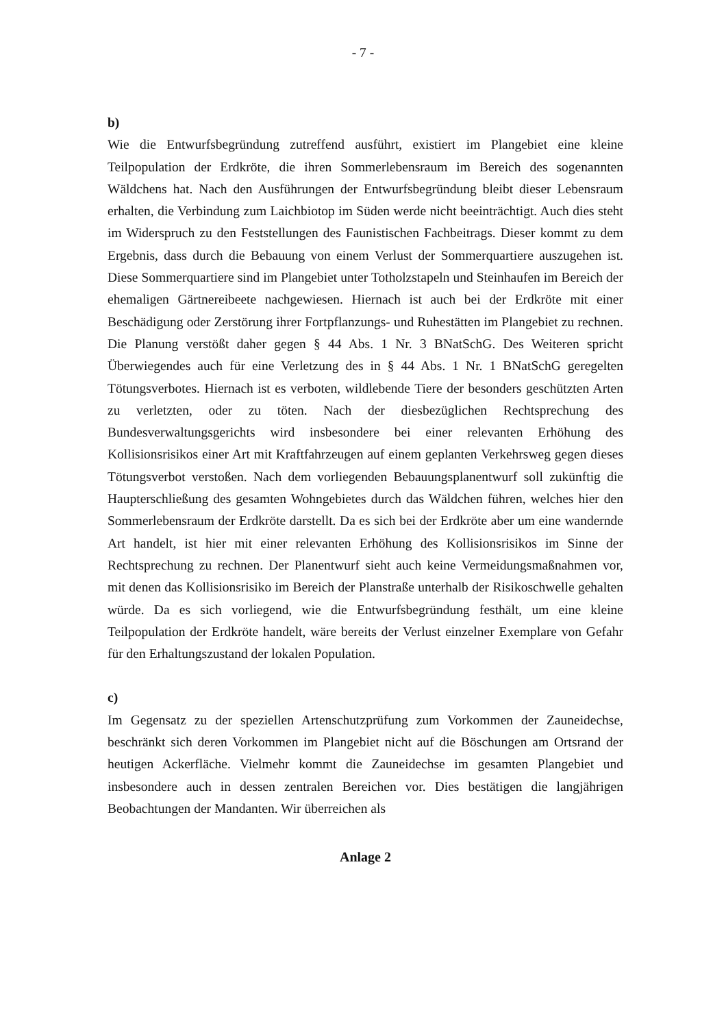- 7 -
b)
Wie die Entwurfsbegründung zutreffend ausführt, existiert im Plangebiet eine kleine Teilpopulation der Erdkröte, die ihren Sommerlebensraum im Bereich des sogenannten Wäldchens hat. Nach den Ausführungen der Entwurfsbegründung bleibt dieser Lebensraum erhalten, die Verbindung zum Laichbiotop im Süden werde nicht beeinträchtigt. Auch dies steht im Widerspruch zu den Feststellungen des Faunistischen Fachbeitrags. Dieser kommt zu dem Ergebnis, dass durch die Bebauung von einem Verlust der Sommerquartiere auszugehen ist. Diese Sommerquartiere sind im Plangebiet unter Totholzstapeln und Steinhaufen im Bereich der ehemaligen Gärtnereibeete nachgewiesen. Hiernach ist auch bei der Erdkröte mit einer Beschädigung oder Zerstörung ihrer Fortpflanzungs- und Ruhestätten im Plangebiet zu rechnen. Die Planung verstößt daher gegen § 44 Abs. 1 Nr. 3 BNatSchG. Des Weiteren spricht Überwiegendes auch für eine Verletzung des in § 44 Abs. 1 Nr. 1 BNatSchG geregelten Tötungsverbotes. Hiernach ist es verboten, wildlebende Tiere der besonders geschützten Arten zu verletzten, oder zu töten. Nach der diesbezüglichen Rechtsprechung des Bundesverwaltungsgerichts wird insbesondere bei einer relevanten Erhöhung des Kollisionsrisikos einer Art mit Kraftfahrzeugen auf einem geplanten Verkehrsweg gegen dieses Tötungsverbot verstoßen. Nach dem vorliegenden Bebauungsplanentwurf soll zukünftig die Haupterschließung des gesamten Wohngebietes durch das Wäldchen führen, welches hier den Sommerlebensraum der Erdkröte darstellt. Da es sich bei der Erdkröte aber um eine wandernde Art handelt, ist hier mit einer relevanten Erhöhung des Kollisionsrisikos im Sinne der Rechtsprechung zu rechnen. Der Planentwurf sieht auch keine Vermeidungsmaßnahmen vor, mit denen das Kollisionsrisiko im Bereich der Planstraße unterhalb der Risikoschwelle gehalten würde. Da es sich vorliegend, wie die Entwurfsbegründung festhält, um eine kleine Teilpopulation der Erdkröte handelt, wäre bereits der Verlust einzelner Exemplare von Gefahr für den Erhaltungszustand der lokalen Population.
c)
Im Gegensatz zu der speziellen Artenschutzprüfung zum Vorkommen der Zauneidechse, beschränkt sich deren Vorkommen im Plangebiet nicht auf die Böschungen am Ortsrand der heutigen Ackerfläche. Vielmehr kommt die Zauneidechse im gesamten Plangebiet und insbesondere auch in dessen zentralen Bereichen vor. Dies bestätigen die langjährigen Beobachtungen der Mandanten. Wir überreichen als
Anlage 2